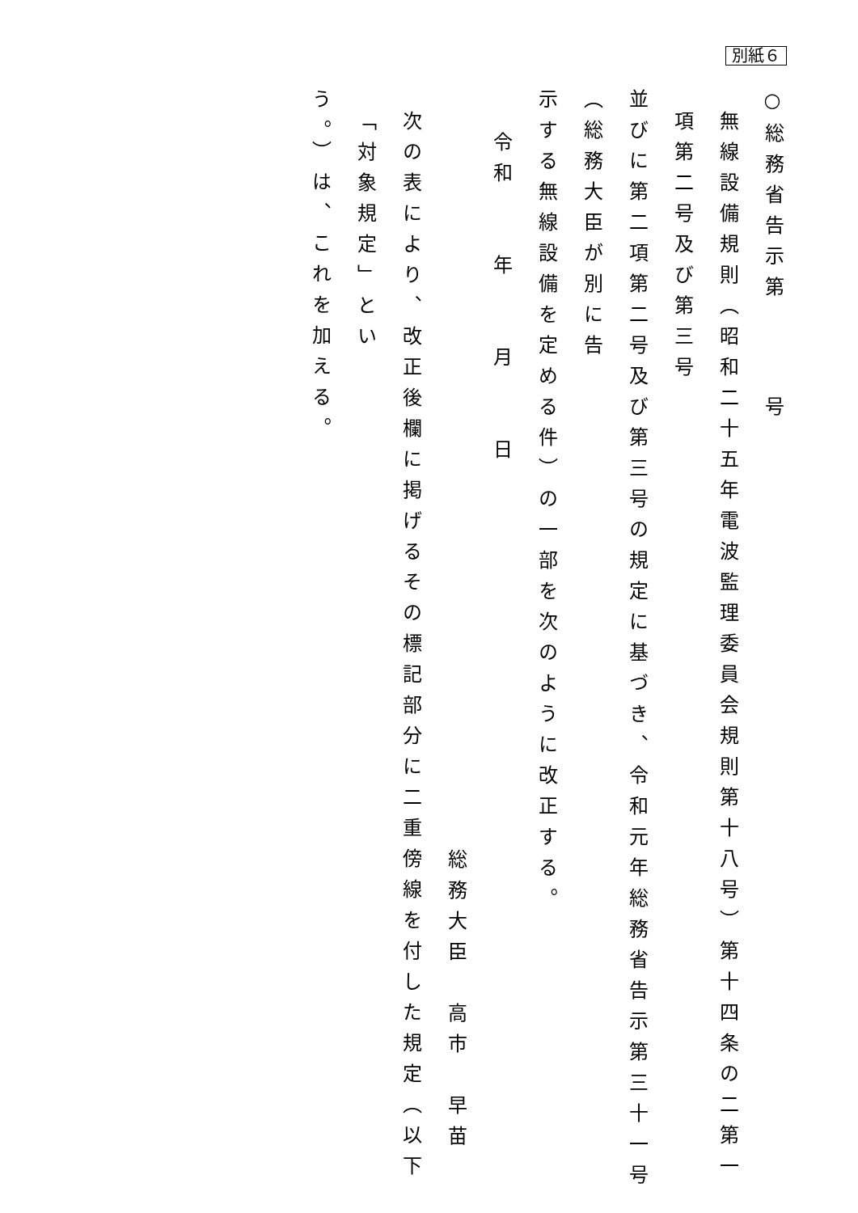別紙６
○総務省告示第号
無線設備規則（昭和二十五年電波監理委員会規則第十八号）第十四条の二第一項第二号及び第三号
並びに第二項第二号及び第三号の規定に基づき、令和元年総務省告示第三十一号（総務大臣が別に告
示する無線設備を定める件）の一部を次のように改正する。
令和　　年　　月　　日
総務大臣　高市　早苗
次の表により、改正後欄に掲げるその標記部分に二重傍線を付した規定（以下「対象規定」とい
う。）は、これを加える。